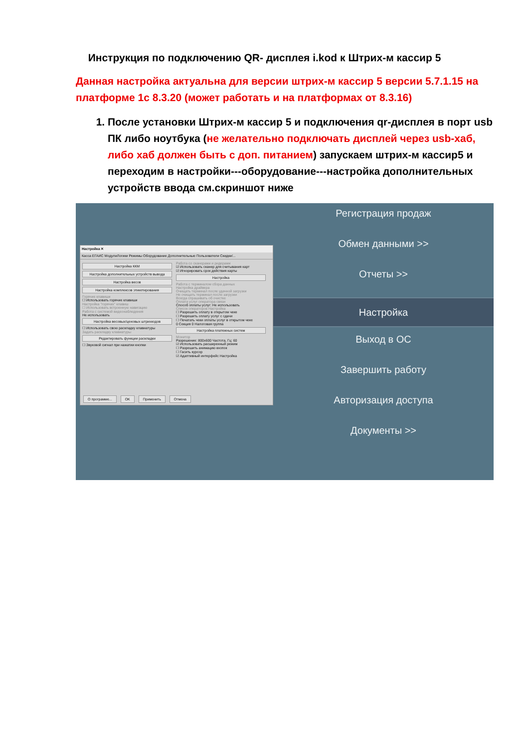Инструкция по подключению QR- дисплея i.kod к Штрих-м кассир 5
Данная настройка актуальна для версии штрих-м кассир 5 версии 5.7.1.15 на платформе 1с 8.3.20 (может работать и на платформах от 8.3.16)
1. После установки Штрих-м кассир 5 и подключения qr-дисплея в порт usb ПК либо ноутбука (не желательно подключать дисплей через usb-хаб, либо хаб должен быть с доп. питанием) запускаем штрих-м кассир5 и переходим в настройки---оборудование---настройка дополнительных устройств ввода см.скриншот ниже
Настройка ✕
Касса ЕГАИС МодулиЛогики Режимы Оборудование Дополнительные Пользователи Скидки/...
Настройка ККМ
Настройка дополнительных устройств вывода
Настройка весов
Настройка комплексов этикетирования
Горячие клавиши
☐ Использовать горячие клавиши
Настройка "горячих" клавиш
☐ Использовать встроенную навигацию
Работа с системой видеонаблюдения
Не использовать
Настройка весовых/ценовых штрихкодов
☐ Использовать свою раскладку клавиатуры
Задать раскладку клавиатуры
Редактировать функции раскладки
☐ Звуковой сигнал при нажатии кнопки
Работа со сканерами и ридерами
☑ Использовать сканер для считывания карт
☑ Игнорировать срок действия карты
Настройка
Работа с терминалом сбора данных
Настройка драйвера
Очищать терминал после удачной загрузки
Не очищать терминал после загрузки
Всегда спрашивать об очистке
Оплата услуг оператора связи
Способ оплаты услуг: Не использовать
Список операторов Настройка
☐ Разрешить оплату в открытом чеке
☐ Разрешить оплату услуг с сдачи
☐ Печатать чеки оплаты услуг в открытом чеке
0 Секция 0 Налоговая группа
Настройка платежных систем
Монитор
Разрешение: 800x600 Частота, Гц: 60
☑ Использовать расширенный режим
☐ Разрешить анимацию кнопок
☐ Гасить курсор
☑ Адаптивный интерфейс Настройка
О программе... OK Применить Отмена
Регистрация продаж
Обмен данными >>
Отчеты >>
Настройка
Выход в ОС
Завершить работу
Авторизация доступа
Документы >>